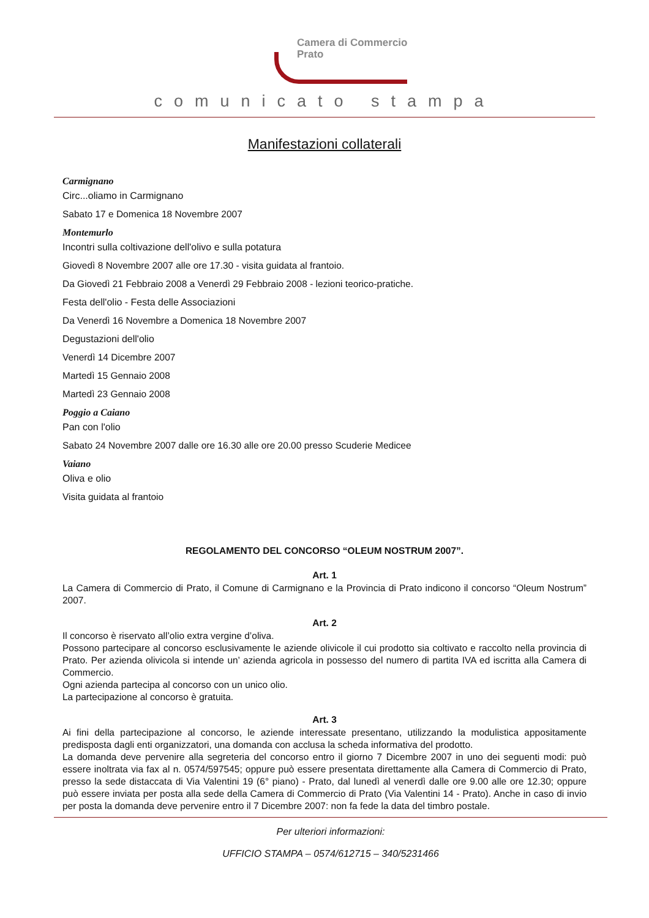Camera di Commercio
Prato
comunicato stampa
Manifestazioni collaterali
Carmignano
Circ...oliamo in Carmignano
Sabato 17 e Domenica 18 Novembre 2007
Montemurlo
Incontri sulla coltivazione dell'olivo e sulla potatura
Giovedì 8 Novembre 2007 alle ore 17.30 - visita guidata al frantoio.
Da Giovedì 21 Febbraio 2008 a Venerdì 29 Febbraio 2008 - lezioni teorico-pratiche.
Festa dell'olio - Festa delle Associazioni
Da Venerdì 16 Novembre a Domenica 18 Novembre 2007
Degustazioni dell'olio
Venerdì 14 Dicembre 2007
Martedì 15 Gennaio 2008
Martedì 23 Gennaio 2008
Poggio a Caiano
Pan con l'olio
Sabato 24 Novembre 2007 dalle ore 16.30 alle ore 20.00 presso Scuderie Medicee
Vaiano
Oliva e olio
Visita guidata al frantoio
REGOLAMENTO DEL CONCORSO “OLEUM NOSTRUM 2007”.
Art. 1
La Camera di Commercio di Prato, il Comune di Carmignano e la Provincia di Prato indicono il concorso “Oleum Nostrum” 2007.
Art. 2
Il concorso è riservato all’olio extra vergine d’oliva.
Possono partecipare al concorso esclusivamente le aziende olivicole il cui prodotto sia coltivato e raccolto nella provincia di Prato. Per azienda olivicola si intende un’ azienda agricola in possesso del numero di partita IVA ed iscritta alla Camera di Commercio.
Ogni azienda partecipa al concorso con un unico olio.
La partecipazione al concorso è gratuita.
Art. 3
Ai fini della partecipazione al concorso, le aziende interessate presentano, utilizzando la modulistica appositamente predisposta dagli enti organizzatori, una domanda con acclusa la scheda informativa del prodotto.
La domanda deve pervenire alla segreteria del concorso entro il giorno 7 Dicembre 2007 in uno dei seguenti modi: può essere inoltrata via fax al n. 0574/597545; oppure può essere presentata direttamente alla Camera di Commercio di Prato, presso la sede distaccata di Via Valentini 19 (6° piano) - Prato, dal lunedì al venerdì dalle ore 9.00 alle ore 12.30; oppure può essere inviata per posta alla sede della Camera di Commercio di Prato (Via Valentini 14 - Prato). Anche in caso di invio per posta la domanda deve pervenire entro il 7 Dicembre 2007: non fa fede la data del timbro postale.
Per ulteriori informazioni:
UFFICIO STAMPA – 0574/612715 – 340/5231466